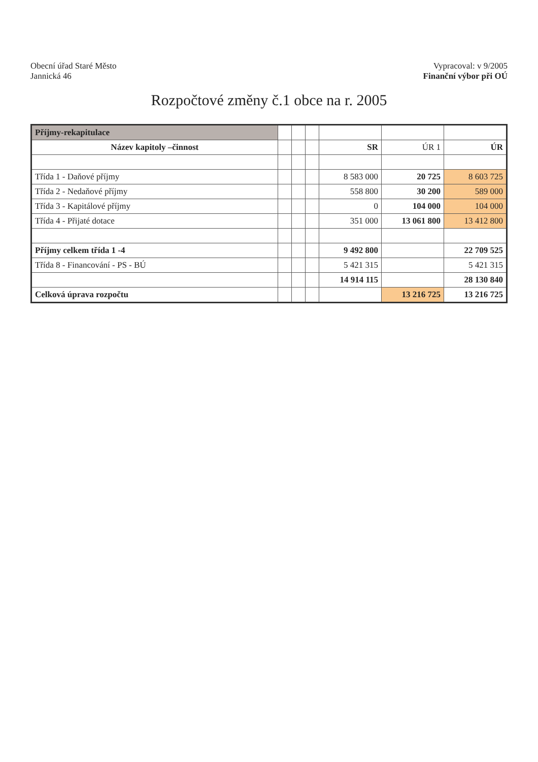Obecní úřad Staré Město
Jannická 46
Vypracoval: v 9/2005
Finanční výbor při OÚ
Rozpočtové změny č.1 obce na r. 2005
| Příjmy-rekapitulace | | | | | | |
| Název kapitoly –činnost | | | | SR | ÚR 1 | ÚR |
| Třída 1 - Daňové příjmy | | | | 8 583 000 | 20 725 | 8 603 725 |
| Třída 2 - Nedaňové příjmy | | | | 558 800 | 30 200 | 589 000 |
| Třída 3 - Kapitálové příjmy | | | | 0 | 104 000 | 104 000 |
| Třída 4 - Přijaté dotace | | | | 351 000 | 13 061 800 | 13 412 800 |
| Příjmy celkem třída 1 -4 | | | | 9 492 800 | | 22 709 525 |
| Třída 8 - Financování - PS - BÚ | | | | 5 421 315 | | 5 421 315 |
| | | | | 14 914 115 | | 28 130 840 |
| Celková úprava rozpočtu | | | | | 13 216 725 | 13 216 725 |